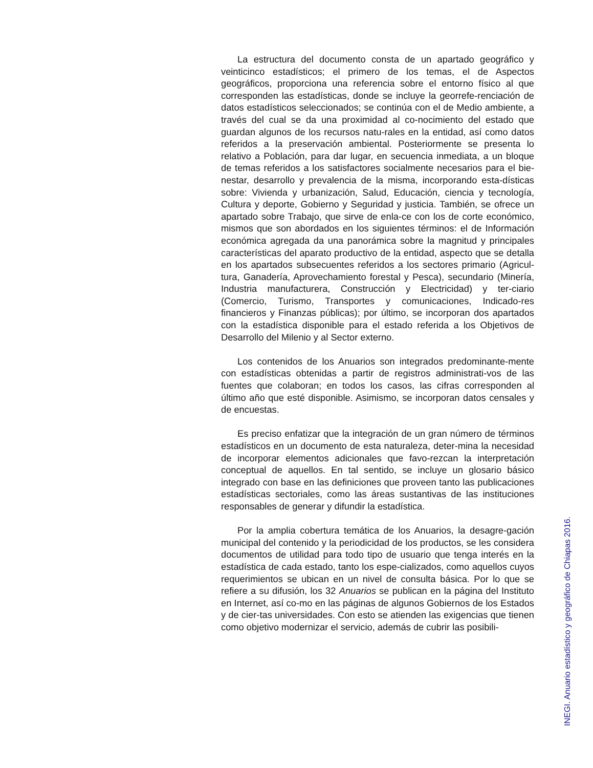La estructura del documento consta de un apartado geográfico y veinticinco estadísticos; el primero de los temas, el de Aspectos geográficos, proporciona una referencia sobre el entorno físico al que corresponden las estadísticas, donde se incluye la georrefe-renciación de datos estadísticos seleccionados; se continúa con el de Medio ambiente, a través del cual se da una proximidad al co-nocimiento del estado que guardan algunos de los recursos natu-rales en la entidad, así como datos referidos a la preservación ambiental. Posteriormente se presenta lo relativo a Población, para dar lugar, en secuencia inmediata, a un bloque de temas referidos a los satisfactores socialmente necesarios para el bie-nestar, desarrollo y prevalencia de la misma, incorporando esta-dísticas sobre: Vivienda y urbanización, Salud, Educación, ciencia y tecnología, Cultura y deporte, Gobierno y Seguridad y justicia. También, se ofrece un apartado sobre Trabajo, que sirve de enla-ce con los de corte económico, mismos que son abordados en los siguientes términos: el de Información económica agregada da una panorámica sobre la magnitud y principales características del aparato productivo de la entidad, aspecto que se detalla en los apartados subsecuentes referidos a los sectores primario (Agricul-tura, Ganadería, Aprovechamiento forestal y Pesca), secundario (Minería, Industria manufacturera, Construcción y Electricidad) y ter-ciario (Comercio, Turismo, Transportes y comunicaciones, Indicado-res financieros y Finanzas públicas); por último, se incorporan dos apartados con la estadística disponible para el estado referida a los Objetivos de Desarrollo del Milenio y al Sector externo.
Los contenidos de los Anuarios son integrados predominante-mente con estadísticas obtenidas a partir de registros administrati-vos de las fuentes que colaboran; en todos los casos, las cifras corresponden al último año que esté disponible. Asimismo, se incorporan datos censales y de encuestas.
Es preciso enfatizar que la integración de un gran número de términos estadísticos en un documento de esta naturaleza, deter-mina la necesidad de incorporar elementos adicionales que favo-rezcan la interpretación conceptual de aquellos. En tal sentido, se incluye un glosario básico integrado con base en las definiciones que proveen tanto las publicaciones estadísticas sectoriales, como las áreas sustantivas de las instituciones responsables de generar y difundir la estadística.
Por la amplia cobertura temática de los Anuarios, la desagre-gación municipal del contenido y la periodicidad de los productos, se les considera documentos de utilidad para todo tipo de usuario que tenga interés en la estadística de cada estado, tanto los espe-cializados, como aquellos cuyos requerimientos se ubican en un nivel de consulta básica. Por lo que se refiere a su difusión, los 32 Anuarios se publican en la página del Instituto en Internet, así co-mo en las páginas de algunos Gobiernos de los Estados y de cier-tas universidades. Con esto se atienden las exigencias que tienen como objetivo modernizar el servicio, además de cubrir las posibili-
INEGI. Anuario estadístico y geográfico de Chiapas 2016.